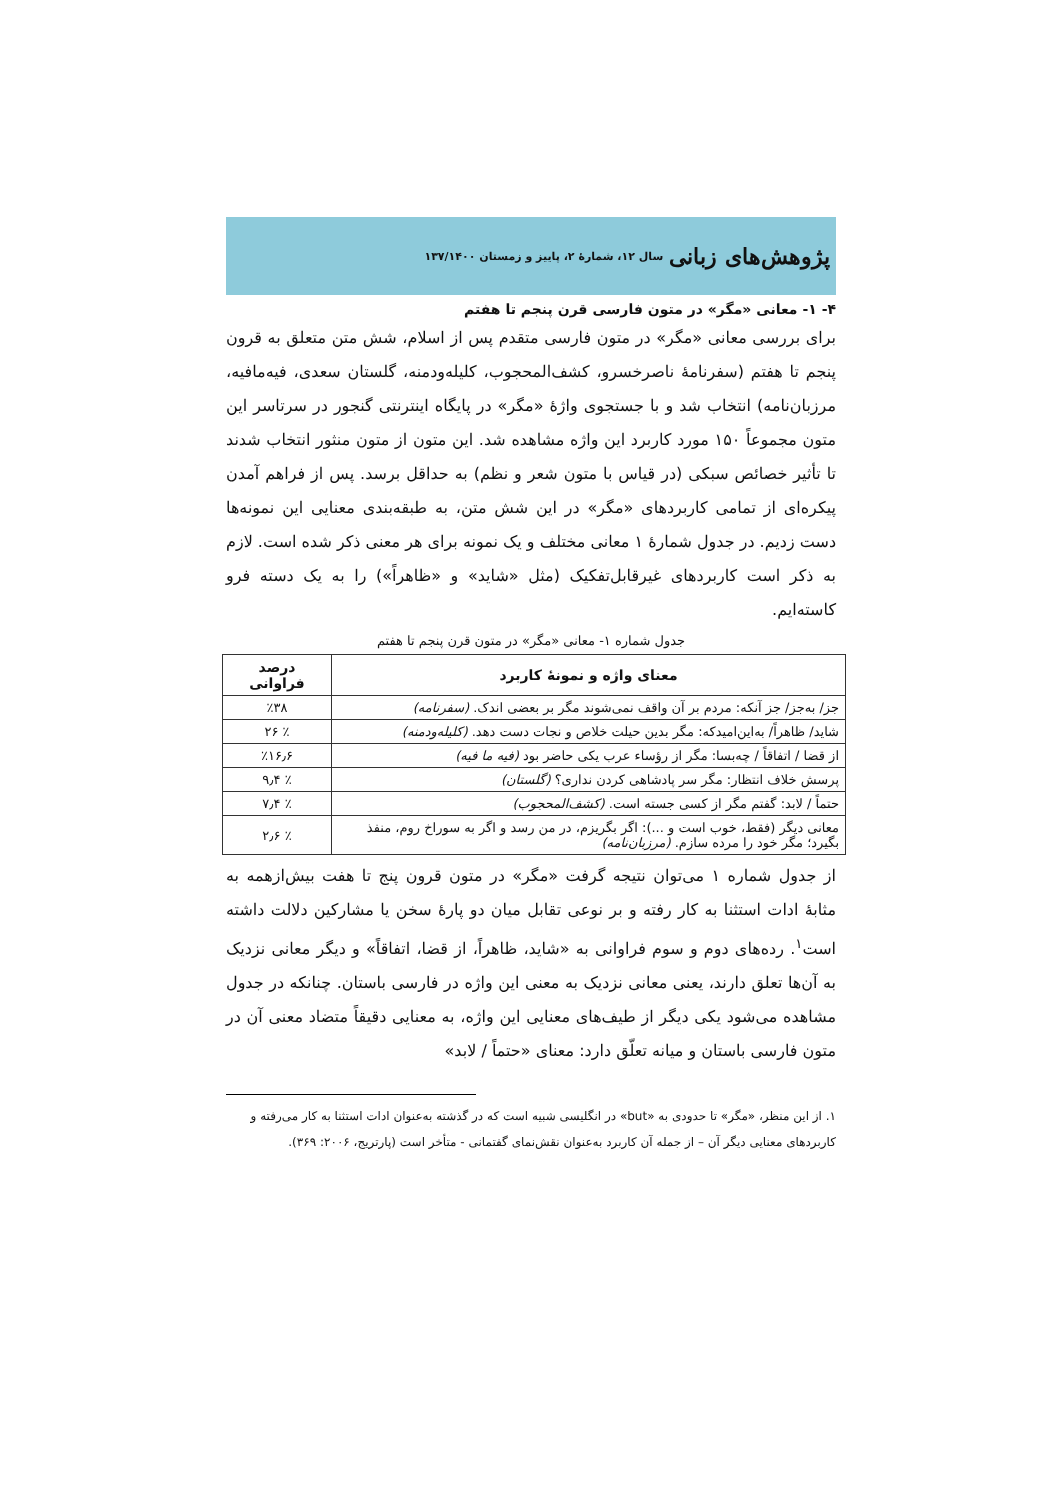پژوهش‌های زبانی سال ۱۲، شمارهٔ ۲، پاییز و زمستان ۱۳۷/۱۴۰۰
۴- ۱- معانی «مگر» در متون فارسی قرن پنجم تا هفتم
برای بررسی معانی «مگر» در متون فارسی متقدم پس از اسلام، شش متن متعلق به قرون پنجم تا هفتم (سفرنامهٔ ناصرخسرو، کشف‌المحجوب، کلیله‌ودمنه، گلستان سعدی، فیه‌مافیه، مرزبان‌نامه) انتخاب شد و با جستجوی واژهٔ «مگر» در پایگاه اینترنتی گنجور در سرتاسر این متون مجموعاً ۱۵۰ مورد کاربرد این واژه مشاهده شد. این متون از متون منثور انتخاب شدند تا تأثیر خصائص سبکی (در قیاس با متون شعر و نظم) به حداقل برسد. پس از فراهم آمدن پیکره‌ای از تمامی کاربردهای «مگر» در این شش متن، به طبقه‌بندی معنایی این نمونه‌ها دست زدیم. در جدول شمارهٔ ۱ معانی مختلف و یک نمونه برای هر معنی ذکر شده است. لازم به ذکر است کاربردهای غیرقابل‌تفکیک (مثل «شاید» و «ظاهراً») را به یک دسته فرو کاسته‌ایم.
جدول شماره ۱- معانی «مگر» در متون قرن پنجم تا هفتم
| معنای واژه و نمونهٔ کاربرد | درصد فراوانی |
| --- | --- |
| جز/ به‌جز/ جز آنکه: مردم بر آن واقف نمی‌شوند مگر بر بعضی اندک. (سفرنامه) | ٪۳۸ |
| شاید/ ظاهراً/ به‌این‌امیدکه: مگر بدین حیلت خلاص و نجات دست دهد. (کلیله‌ودمنه) | ٪ ۲۶ |
| از قضا / اتفاقاً / چه‌بسا: مگر از رؤساء عرب یکی حاضر بود (فیه ما فیه) | ٪۱۶٫۶ |
| پرسش خلاف انتظار: مگر سر پادشاهی کردن نداری؟ (گلستان) | ٪ ۹٫۴ |
| حتماً / لابد: گفتم مگر از کسی جسته است. (کشف‌المحجوب) | ٪ ۷٫۴ |
| معانی دیگر (فقط، خوب است و ...): اگر بگریزم، در من رسد و اگر به سوراخ روم، منفذ بگیرد؛ مگر خود را مرده سازم. (مرزبان‌نامه) | ٪ ۲٫۶ |
از جدول شماره ۱ می‌توان نتیجه گرفت «مگر» در متون قرون پنج تا هفت بیش‌ازهمه به مثابهٔ ادات استثنا به کار رفته و بر نوعی تقابل میان دو پارهٔ سخن یا مشارکین دلالت داشته است<sup>۱</sup>. رده‌های دوم و سوم فراوانی به «شاید، ظاهراً، از قضا، اتفاقاً» و دیگر معانی نزدیک به آن‌ها تعلق دارند، یعنی معانی نزدیک به معنی این واژه در فارسی باستان. چنانکه در جدول مشاهده می‌شود یکی دیگر از طیف‌های معنایی این واژه، به معنایی دقیقاً متضاد معنی آن در متون فارسی باستان و میانه تعلّق دارد: معنای «حتماً / لابد»
۱. از این منظر، «مگر» تا حدودی به «but» در انگلیسی شبیه است که در گذشته به‌عنوان ادات استثنا به کار می‌رفته و کاربردهای معنایی دیگر آن – از جمله آن کاربرد به‌عنوان نقش‌نمای گفتمانی - متأخر است (پارتریج، ۲۰۰۶: ۳۶۹).